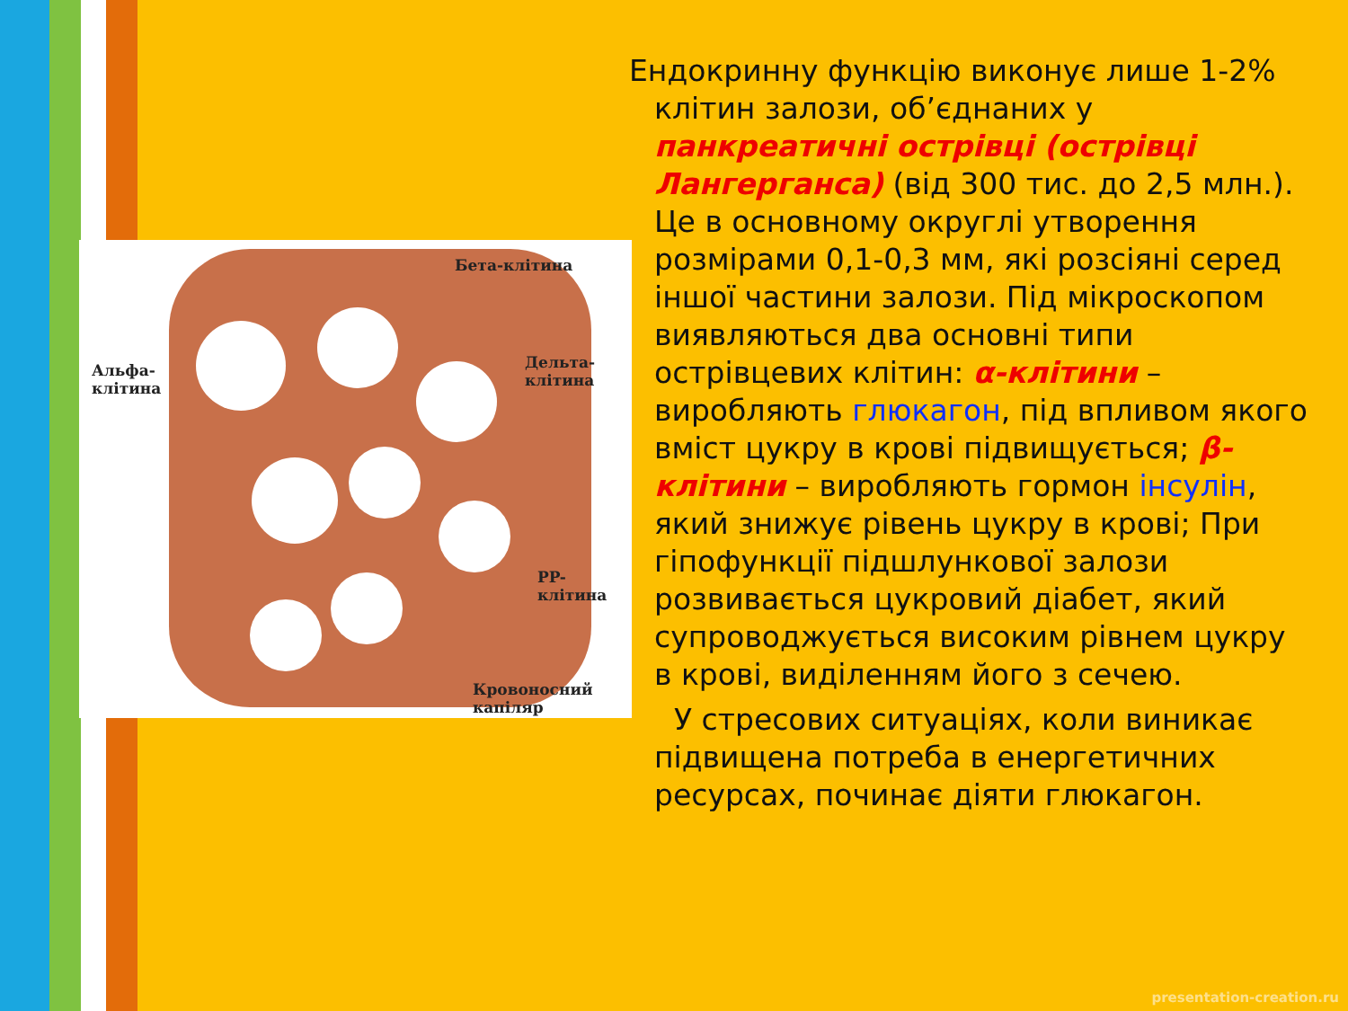Бета-клітина
Альфа-
клітина
Дельта-
клітина
PP-клітина
Кровоносний капіляр
Ендокринну функцію виконує лише 1-2% клітин залози, об’єднаних у панкреатичні острівці (острівці Лангерганса) (від 300 тис. до 2,5 млн.). Це в основному округлі утворення розмірами 0,1-0,3 мм, які розсіяні серед іншої частини залози. Під мікроскопом виявляються два основні типи острівцевих клітин: α-клітини – виробляють глюкагон, під впливом якого вміст цукру в крові підвищується; β-клітини – виробляють гормон інсулін, який знижує рівень цукру в крові; При гіпофункції підшлункової залози розвивається цукровий діабет, який супроводжується високим рівнем цукру в крові, виділенням його з сечею.
У стресових ситуаціях, коли виникає підвищена потреба в енергетичних ресурсах, починає діяти глюкагон.
presentation-creation.ru